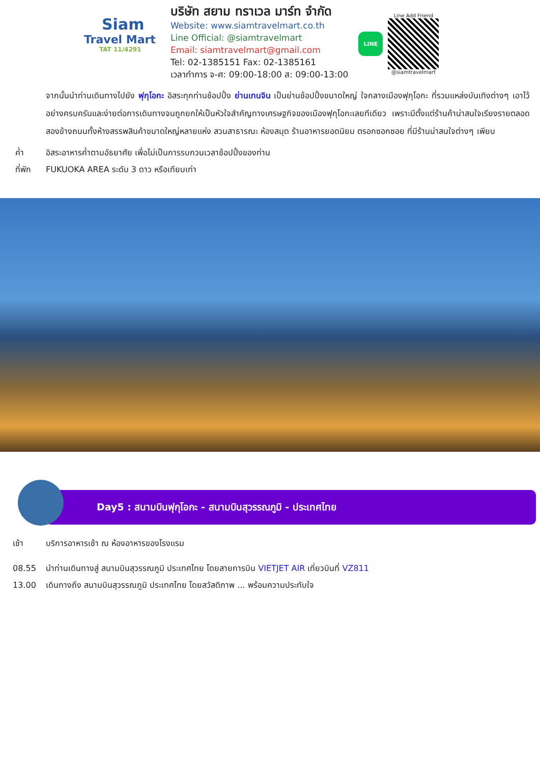Siam
Travel Mart
TAT 11/4291
บริษัท สยาม ทราเวล มาร์ท จำกัด
Website: www.siamtravelmart.co.th
Line Official: @siamtravelmart
Email: siamtravelmart@gmail.com
Tel: 02-1385151 Fax: 02-1385161
เวลาทำการ จ-ศ: 09:00-18:00 ส: 09:00-13:00
LINE
Line Add Friend
@siamtravelmart
จากนั้นนำท่านเดินทางไปยัง ฟุกุโอกะ อิสระทุกท่านช้อปปิ้ง ย่านเทนจิน เป็นย่านช้อปปิ้งขนาดใหญ่ ใจกลางเมืองฟุกุโอกะ ที่รวมแหล่งบันเทิงต่างๆ เอาไว้อย่างครบครันและง่ายต่อการเดินทางจนถูกยกให้เป็นหัวใจสำคัญทางเศรษฐกิจของเมืองฟุกุโอกะเลยทีเดียว เพราะมีตั้งแต่ร้านค้าน่าสนใจเรียงรายตลอดสองข้างถนนทั้งห้างสรรพสินค้าขนาดใหญ่หลายแห่ง สวนสาธารณะ ห้องสมุด ร้านอาหารยอดนิยม ตรอกซอกซอย ที่มีร้านน่าสนใจต่างๆ เพียบ
ค่ำ อิสระอาหารค่ำตามอัธยาศัย เพื่อไม่เป็นการรบกวนเวลาช้อปปิ้งของท่าน
ที่พัก FUKUOKA AREA ระดับ 3 ดาว หรือเทียบเท่า
Day5 : สนามบินฟุกุโอกะ - สนามบินสุวรรณภูมิ - ประเทศไทย
เช้า บริการอาหารเช้า ณ ห้องอาหารของโรงแรม
08.55 นำท่านเดินทางสู่ สนามบินสุวรรณภูมิ ประเทศไทย โดยสายการบิน VIETJET AIR เที่ยวบินที่ VZ811
13.00 เดินทางถึง สนามบินสุวรรณภูมิ ประเทศไทย โดยสวัสดิภาพ ... พร้อมความประทับใจ